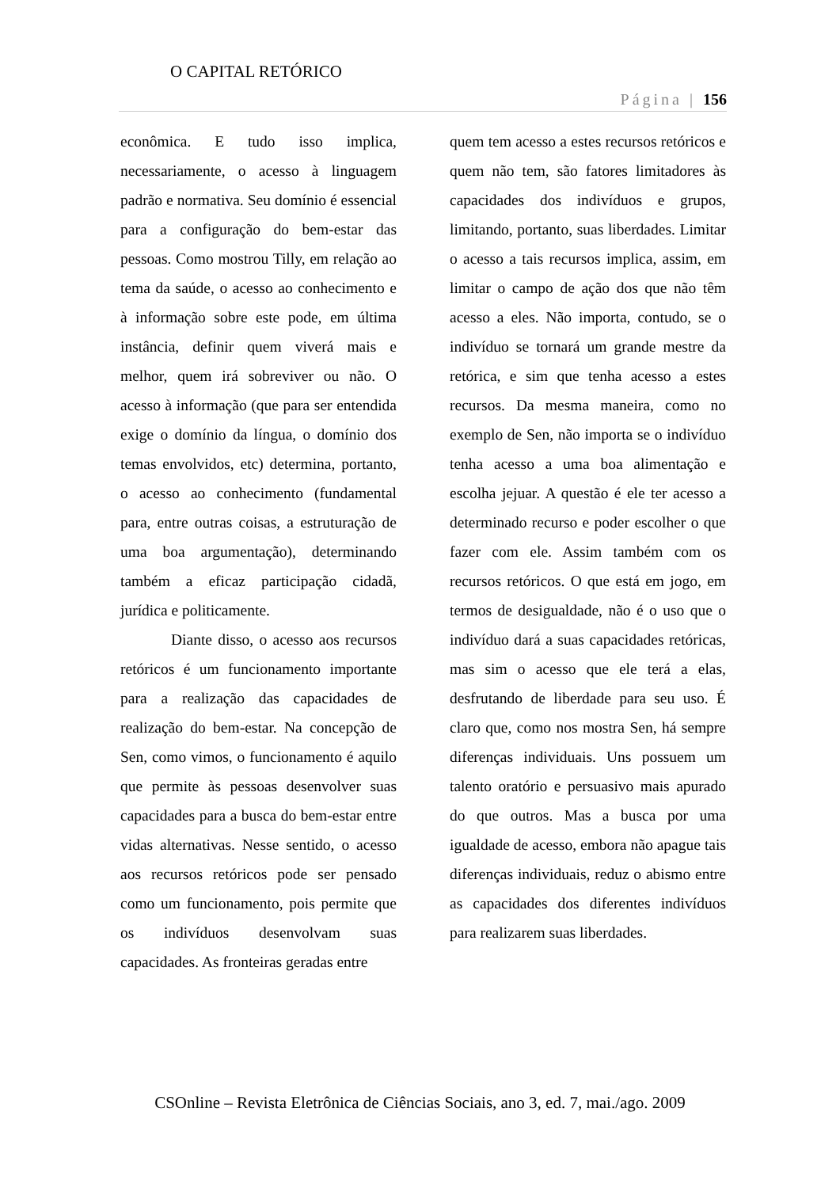O CAPITAL RETÓRICO
Página | 156
econômica. E tudo isso implica, necessariamente, o acesso à linguagem padrão e normativa. Seu domínio é essencial para a configuração do bem-estar das pessoas. Como mostrou Tilly, em relação ao tema da saúde, o acesso ao conhecimento e à informação sobre este pode, em última instância, definir quem viverá mais e melhor, quem irá sobreviver ou não. O acesso à informação (que para ser entendida exige o domínio da língua, o domínio dos temas envolvidos, etc) determina, portanto, o acesso ao conhecimento (fundamental para, entre outras coisas, a estruturação de uma boa argumentação), determinando também a eficaz participação cidadã, jurídica e politicamente.
Diante disso, o acesso aos recursos retóricos é um funcionamento importante para a realização das capacidades de realização do bem-estar. Na concepção de Sen, como vimos, o funcionamento é aquilo que permite às pessoas desenvolver suas capacidades para a busca do bem-estar entre vidas alternativas. Nesse sentido, o acesso aos recursos retóricos pode ser pensado como um funcionamento, pois permite que os indivíduos desenvolvam suas capacidades. As fronteiras geradas entre
quem tem acesso a estes recursos retóricos e quem não tem, são fatores limitadores às capacidades dos indivíduos e grupos, limitando, portanto, suas liberdades. Limitar o acesso a tais recursos implica, assim, em limitar o campo de ação dos que não têm acesso a eles. Não importa, contudo, se o indivíduo se tornará um grande mestre da retórica, e sim que tenha acesso a estes recursos. Da mesma maneira, como no exemplo de Sen, não importa se o indivíduo tenha acesso a uma boa alimentação e escolha jejuar. A questão é ele ter acesso a determinado recurso e poder escolher o que fazer com ele. Assim também com os recursos retóricos. O que está em jogo, em termos de desigualdade, não é o uso que o indivíduo dará a suas capacidades retóricas, mas sim o acesso que ele terá a elas, desfrutando de liberdade para seu uso. É claro que, como nos mostra Sen, há sempre diferenças individuais. Uns possuem um talento oratório e persuasivo mais apurado do que outros. Mas a busca por uma igualdade de acesso, embora não apague tais diferenças individuais, reduz o abismo entre as capacidades dos diferentes indivíduos para realizarem suas liberdades.
CSOnline – Revista Eletrônica de Ciências Sociais, ano 3, ed. 7, mai./ago. 2009